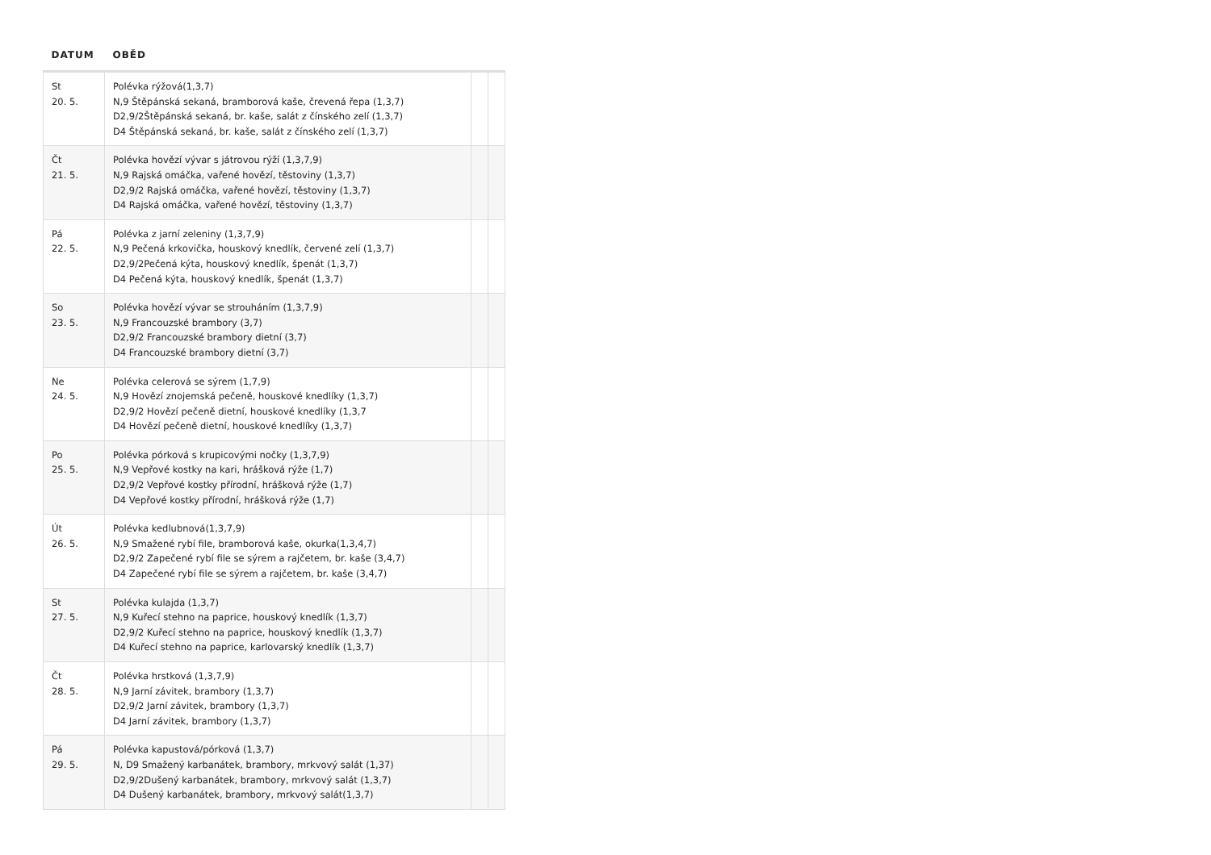| DATUM | OBĚD | | |
| --- | --- | --- | --- |
| St 20. 5. | Polévka rýžová(1,3,7) N,9 Štěpánská sekaná, bramborová kaše, črevená řepa (1,3,7) D2,9/2Štěpánská sekaná, br. kaše, salát z čínského zelí (1,3,7) D4 Štěpánská sekaná, br. kaše, salát z čínského zelí (1,3,7) | | |
| Čt 21. 5. | Polévka hovězí vývar s játrovou rýží (1,3,7,9) N,9 Rajská omáčka, vařené hovězí, těstoviny (1,3,7) D2,9/2 Rajská omáčka, vařené hovězí, těstoviny (1,3,7) D4 Rajská omáčka, vařené hovězí, těstoviny (1,3,7) | | |
| Pá 22. 5. | Polévka z jarní zeleniny (1,3,7,9) N,9 Pečená krkovička, houskový knedlík, červené zelí (1,3,7) D2,9/2Pečená kýta, houskový knedlík, špenát (1,3,7) D4 Pečená kýta, houskový knedlík, špenát (1,3,7) | | |
| So 23. 5. | Polévka hovězí vývar se strouháním (1,3,7,9) N,9 Francouzské brambory (3,7) D2,9/2 Francouzské brambory dietní (3,7) D4 Francouzské brambory dietní (3,7) | | |
| Ne 24. 5. | Polévka celerová se sýrem (1,7,9) N,9 Hovězí znojemská pečeně, houskové knedlíky (1,3,7) D2,9/2 Hovězí pečeně dietní, houskové knedlíky (1,3,7 D4 Hovězí pečeně dietní, houskové knedlíky (1,3,7) | | |
| Po 25. 5. | Polévka pórková s krupicovými nočky (1,3,7,9) N,9 Vepřové kostky na kari, hrášková rýže (1,7) D2,9/2 Vepřové kostky přírodní, hrášková rýže (1,7) D4 Vepřové kostky přírodní, hrášková rýže (1,7) | | |
| Út 26. 5. | Polévka kedlubnová(1,3,7,9) N,9 Smažené rybí file, bramborová kaše, okurka(1,3,4,7) D2,9/2 Zapečené rybí file se sýrem a rajčetem, br. kaše (3,4,7) D4 Zapečené rybí file se sýrem a rajčetem, br. kaše (3,4,7) | | |
| St 27. 5. | Polévka kulajda (1,3,7) N,9 Kuřecí stehno na paprice, houskový knedlík (1,3,7) D2,9/2 Kuřecí stehno na paprice, houskový knedlík (1,3,7) D4 Kuřecí stehno na paprice, karlovarský knedlík (1,3,7) | | |
| Čt 28. 5. | Polévka hrstková (1,3,7,9) N,9 Jarní závitek, brambory (1,3,7) D2,9/2 Jarní závitek, brambory (1,3,7) D4 Jarní závitek, brambory (1,3,7) | | |
| Pá 29. 5. | Polévka kapustová/pórková (1,3,7) N, D9 Smažený karbanátek, brambory, mrkvový salát (1,37) D2,9/2Dušený karbanátek, brambory, mrkvový salát (1,3,7) D4 Dušený karbanátek, brambory, mrkvový salát(1,3,7) | | |